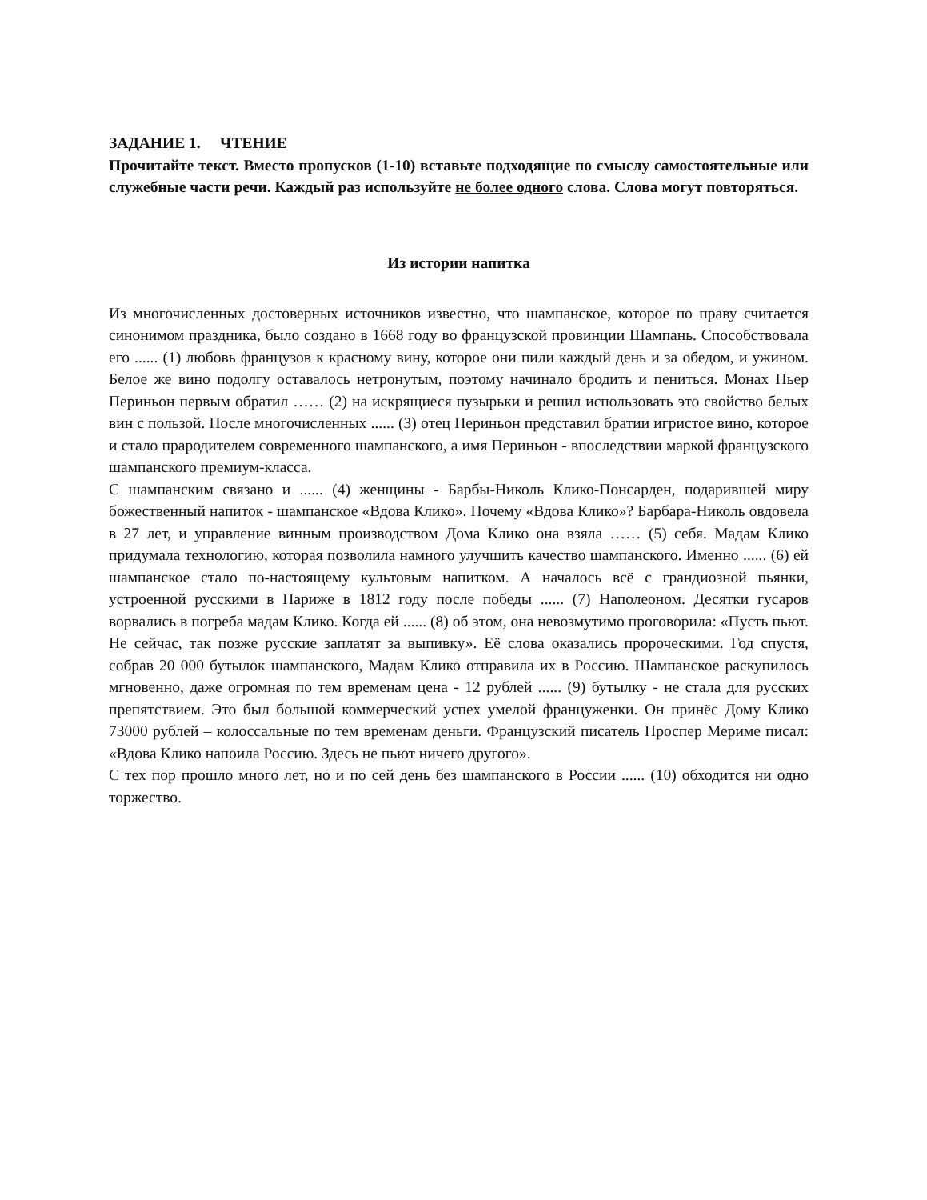ЗАДАНИЕ 1. ЧТЕНИЕ
Прочитайте текст. Вместо пропусков (1-10) вставьте подходящие по смыслу самостоятельные или служебные части речи. Каждый раз используйте не более одного слова. Слова могут повторяться.
Из истории напитка
Из многочисленных достоверных источников известно, что шампанское, которое по праву считается синонимом праздника, было создано в 1668 году во французской провинции Шампань. Способствовала его ...... (1) любовь французов к красному вину, которое они пили каждый день и за обедом, и ужином. Белое же вино подолгу оставалось нетронутым, поэтому начинало бродить и пениться. Монах Пьер Периньон первым обратил …… (2) на искрящиеся пузырьки и решил использовать это свойство белых вин с пользой. После многочисленных ...... (3) отец Периньон представил братии игристое вино, которое и стало прародителем современного шампанского, а имя Периньон - впоследствии маркой французского шампанского премиум-класса.
С шампанским связано и ...... (4) женщины - Барбы-Николь Клико-Понсарден, подарившей миру божественный напиток - шампанское «Вдова Клико». Почему «Вдова Клико»? Барбара-Николь овдовела в 27 лет, и управление винным производством Дома Клико она взяла …… (5) себя. Мадам Клико придумала технологию, которая позволила намного улучшить качество шампанского. Именно ...... (6) ей шампанское стало по-настоящему культовым напитком. А началось всё с грандиозной пьянки, устроенной русскими в Париже в 1812 году после победы ...... (7) Наполеоном. Десятки гусаров ворвались в погреба мадам Клико. Когда ей ...... (8) об этом, она невозмутимо проговорила: «Пусть пьют. Не сейчас, так позже русские заплатят за выпивку». Её слова оказались пророческими. Год спустя, собрав 20 000 бутылок шампанского, Мадам Клико отправила их в Россию. Шампанское раскупилось мгновенно, даже огромная по тем временам цена - 12 рублей ...... (9) бутылку - не стала для русских препятствием. Это был большой коммерческий успех умелой француженки. Он принёс Дому Клико 73000 рублей – колоссальные по тем временам деньги. Французский писатель Проспер Мериме писал: «Вдова Клико напоила Россию. Здесь не пьют ничего другого».
С тех пор прошло много лет, но и по сей день без шампанского в России ...... (10) обходится ни одно торжество.